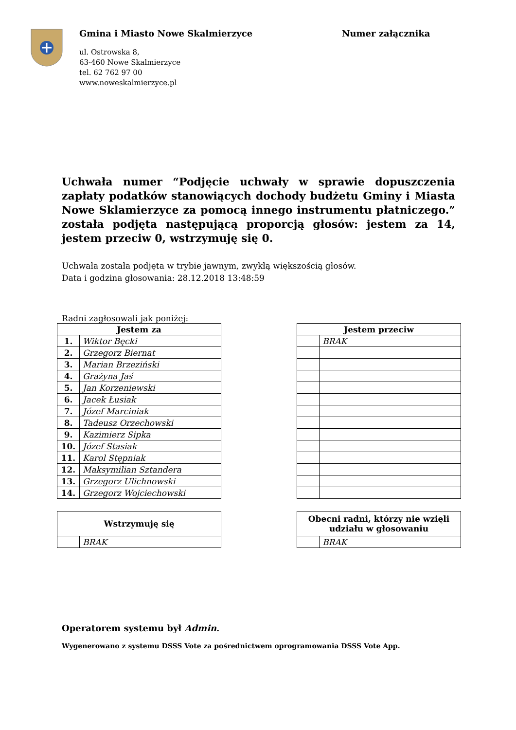Gmina i Miasto Nowe Skalmierzyce
ul. Ostrowska 8,
63-460 Nowe Skalmierzyce
tel. 62 762 97 00
www.noweskalmierzyce.pl
Numer załącznika
Uchwała numer “Podjęcie uchwały w sprawie dopuszczenia zapłaty podatków stanowiących dochody budżetu Gminy i Miasta Nowe Sklamierzyce za pomocą innego instrumentu płatniczego.” została podjęta następującą proporcją głosów: jestem za 14, jestem przeciw 0, wstrzymuję się 0.
Uchwała została podjęta w trybie jawnym, zwykłą większością głosów.
Data i godzina głosowania: 28.12.2018 13:48:59
Radni zagłosowali jak poniżej:
| Jestem za | |
| --- | --- |
| 1. | Wiktor Bęcki |
| 2. | Grzegorz Biernat |
| 3. | Marian Brzeziński |
| 4. | Grażyna Jaś |
| 5. | Jan Korzeniewski |
| 6. | Jacek Łusiak |
| 7. | Józef Marciniak |
| 8. | Tadeusz Orzechowski |
| 9. | Kazimierz Sipka |
| 10. | Józef Stasiak |
| 11. | Karol Stępniak |
| 12. | Maksymilian Sztandera |
| 13. | Grzegorz Ulichnowski |
| 14. | Grzegorz Wojciechowski |
| Jestem przeciw | |
| --- | --- |
| | BRAK |
| Wstrzymuję się | |
| --- | --- |
| | BRAK |
| Obecni radni, którzy nie wzięli udziału w głosowaniu | |
| --- | --- |
| | BRAK |
Operatorem systemu był Admin.
Wygenerowano z systemu DSSS Vote za pośrednictwem oprogramowania DSSS Vote App.